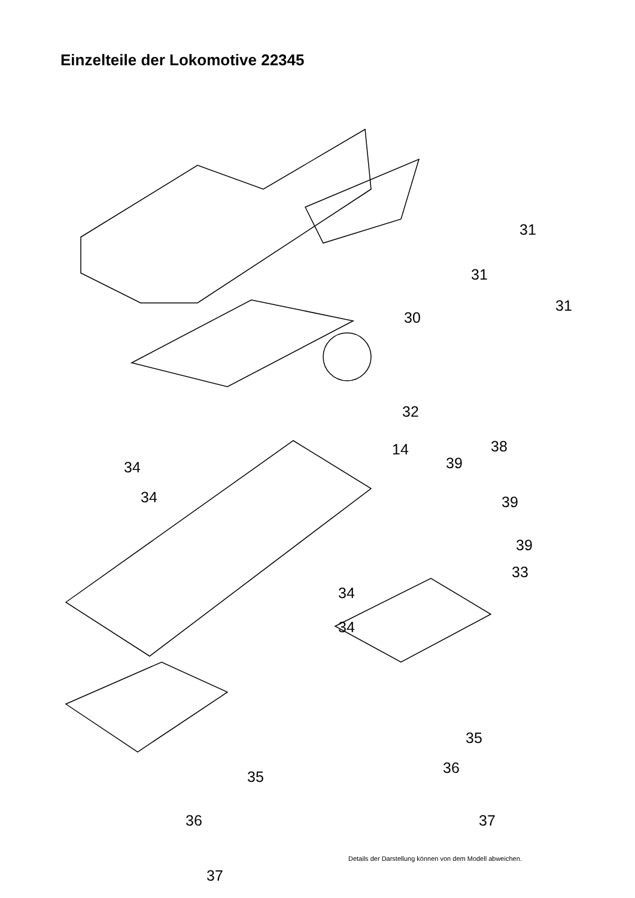Einzelteile der Lokomotive 22345
31
31
31
30
32
14 38
39 34
34 39
39
33
34
34
35
36
35
37 36
37
Details der Darstellung können von dem Modell abweichen.